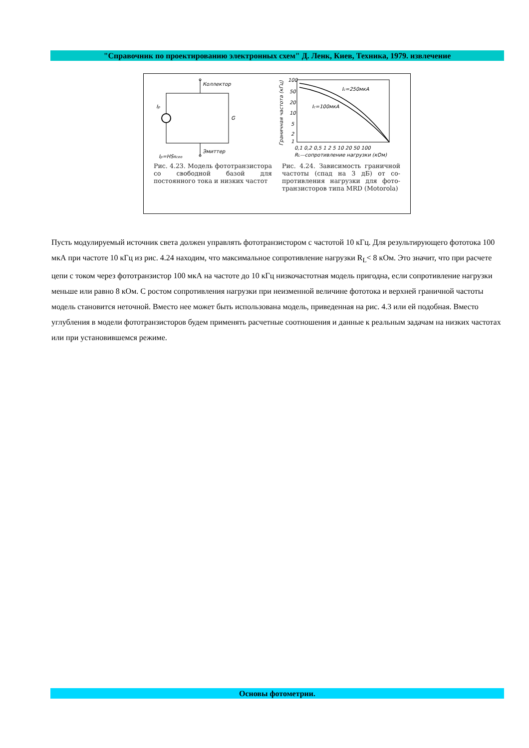"Справочник по проектированию электронных схем" Д. Ленк, Киев, Техника, 1979. извлечение
Коллектор
Ip
G
Эмиттер
Ip=HSRceo
Рис. 4.23. Модель фото­транзистора со свободной базой для постоянного то­ка и низких частот
100
50
20
10
5
2
1
Ic=250мкА
Ic=100мкА
0,1 0,2 0,5 1 2 5 10 20 50 100
RL—сопротивление нагрузки (кОм)
Граничная частота (кГц)
Рис. 4.24. Зависимость гранич­ной частоты (спад на 3 дБ) от со­противления нагрузки для фото­транзисторов типа MRD (Moto­rola)
Пусть модулируемый источник света должен управлять фототранзистором с частотой 10 кГц. Для результирующего фототока 100 мкА при частоте 10 кГц из рис. 4.24 находим, что максимальное сопротивление нагрузки R<sub>L</sub>< 8 кОм. Это значит, что при расчете цепи с током через фототранзистор 100 мкА на частоте до 10 кГц низкочастотная модель пригодна, если сопротивление нагрузки меньше или равно 8 кОм. С ростом сопротивления нагрузки при неизменной величине фототока и верхней граничной частоты модель становится неточной. Вместо нее может быть использована модель, приведенная на рис. 4.3 или ей подобная. Вместо углубления в модели фототранзисторов будем применять рас­четные соотношения и данные к реальным задачам на низких частотах или при установившемся режиме.
Основы фотометрии.